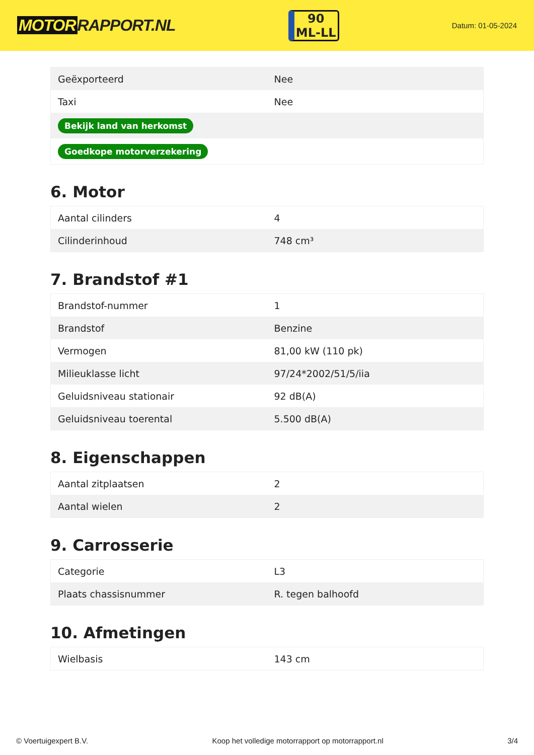MOTOR RAPPORT.NL
90
ML-LL
Datum: 01-05-2024
| Geëxporteerd | Nee |
| Taxi | Nee |
| Bekijk land van herkomst | |
| Goedkope motorverzekering | |
6. Motor
| Aantal cilinders | 4 |
| Cilinderinhoud | 748 cm³ |
7. Brandstof #1
| Brandstof-nummer | 1 |
| Brandstof | Benzine |
| Vermogen | 81,00 kW (110 pk) |
| Milieuklasse licht | 97/24*2002/51/5/iia |
| Geluidsniveau stationair | 92 dB(A) |
| Geluidsniveau toerental | 5.500 dB(A) |
8. Eigenschappen
| Aantal zitplaatsen | 2 |
| Aantal wielen | 2 |
9. Carrosserie
| Categorie | L3 |
| Plaats chassisnummer | R. tegen balhoofd |
10. Afmetingen
| Wielbasis | 143 cm |
© Voertuigexpert B.V. Koop het volledige motorrapport op motorrapport.nl 3/4